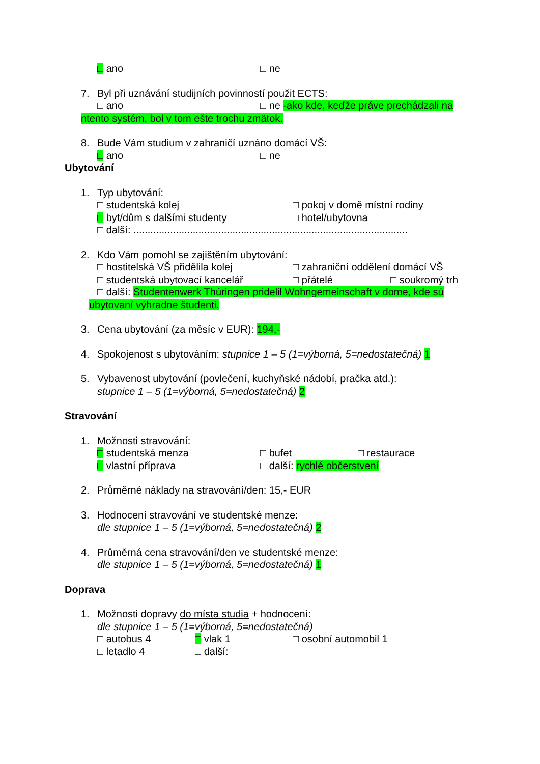□ ano □ ne
7. Byl při uznávání studijních povinností použit ECTS:
□ ano □ ne -ako kde, keďže práve prechádzali na
ntento systém, bol v tom ešte trochu zmätok.
8. Bude Vám studium v zahraničí uznáno domácí VŠ:
□ ano □ ne
Ubytování
1. Typ ubytování:
□ studentská kolej □ pokoj v domě místní rodiny
□ byt/dům s dalšími studenty □ hotel/ubytovna
□ další: .................................................................................................
2. Kdo Vám pomohl se zajištěním ubytování:
□ hostitelská VŠ přidělila kolej □ zahraniční oddělení domácí VŠ
□ studentská ubytovací kancelář □ přátelé □ soukromý trh
□ další: Studentenwerk Thúringen pridelil Wohngemeinschaft v dome, kde sú
ubytovaní výhradne študenti.
3. Cena ubytování (za měsíc v EUR): 194,-
4. Spokojenost s ubytováním: stupnice 1 – 5 (1=výborná, 5=nedostatečná) 1
5. Vybavenost ubytování (povlečení, kuchyňské nádobí, pračka atd.):
stupnice 1 – 5 (1=výborná, 5=nedostatečná) 2
Stravování
1. Možnosti stravování:
□ studentská menza □ bufet □ restaurace
□ vlastní příprava □ další: rychlé občerstvení
2. Průměrné náklady na stravování/den: 15,- EUR
3. Hodnocení stravování ve studentské menze:
dle stupnice 1 – 5 (1=výborná, 5=nedostatečná) 2
4. Průměrná cena stravování/den ve studentské menze:
dle stupnice 1 – 5 (1=výborná, 5=nedostatečná) 1
Doprava
1. Možnosti dopravy do místa studia + hodnocení:
dle stupnice 1 – 5 (1=výborná, 5=nedostatečná)
□ autobus 4 □ vlak 1 □ osobní automobil 1
□ letadlo 4 □ další: